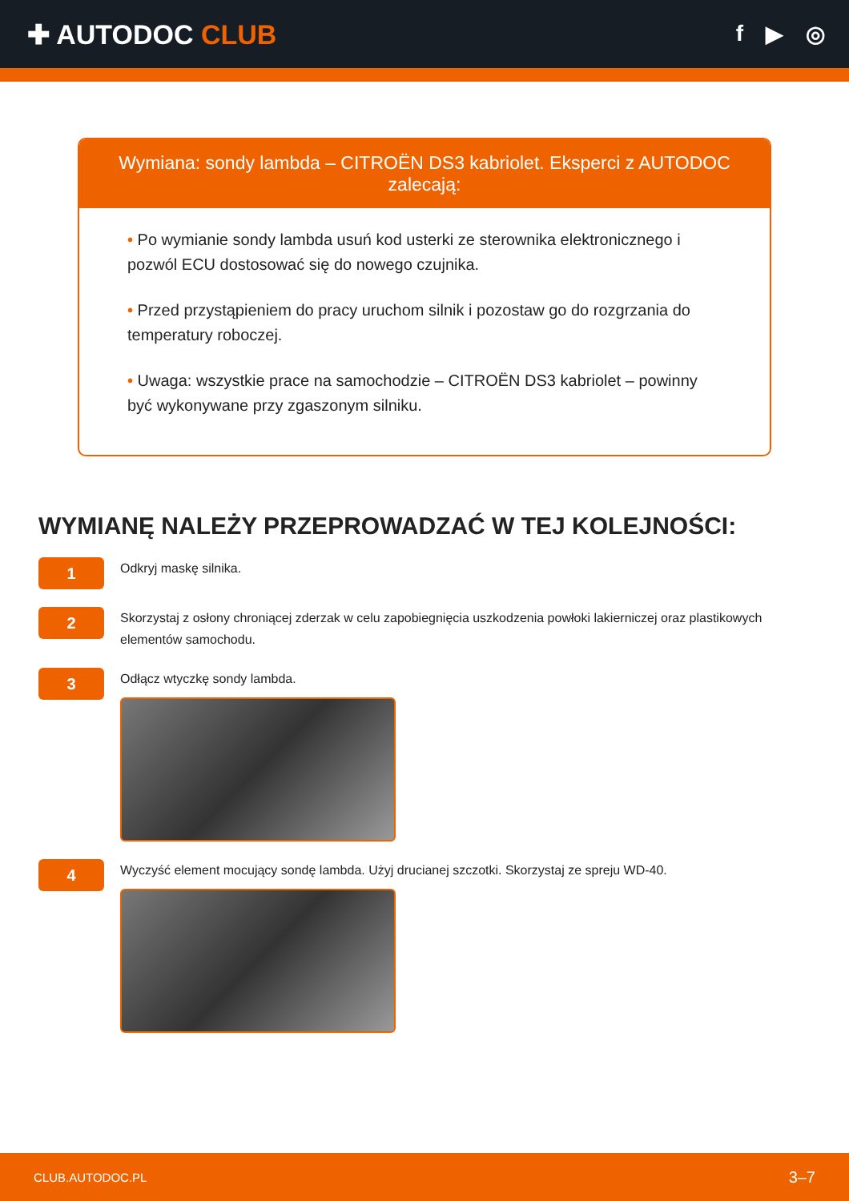✚ AUTODOC CLUB
f ▶ ◎
Wymiana: sondy lambda – CITROËN DS3 kabriolet. Eksperci z AUTODOC zalecają:
• Po wymianie sondy lambda usuń kod usterki ze sterownika elektronicznego i pozwól ECU dostosować się do nowego czujnika.
• Przed przystąpieniem do pracy uruchom silnik i pozostaw go do rozgrzania do temperatury roboczej.
• Uwaga: wszystkie prace na samochodzie – CITROËN DS3 kabriolet – powinny być wykonywane przy zgaszonym silniku.
WYMIANĘ NALEŻY PRZEPROWADZAĆ W TEJ KOLEJNOŚCI:
1
Odkryj maskę silnika.
2
Skorzystaj z osłony chroniącej zderzak w celu zapobiegnięcia uszkodzenia powłoki lakierniczej oraz plastikowych elementów samochodu.
3
Odłącz wtyczkę sondy lambda.
4
Wyczyść element mocujący sondę lambda. Użyj drucianej szczotki. Skorzystaj ze spreju WD-40.
CLUB.AUTODOC.PL 3–7